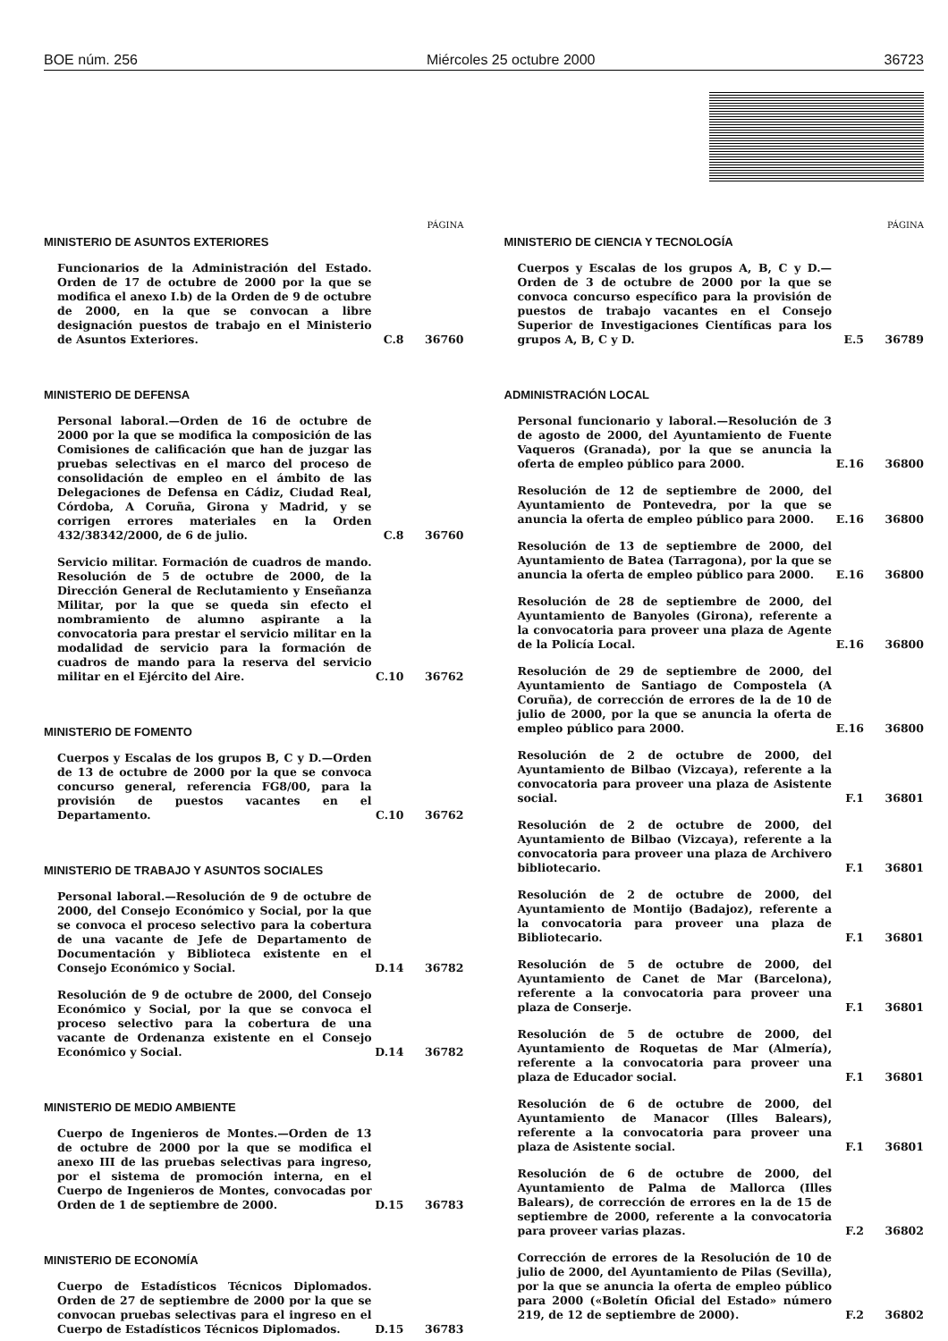BOE núm. 256 Miércoles 25 octubre 2000 36723
PÁGINA
MINISTERIO DE ASUNTOS EXTERIORES
Funcionarios de la Administración del Estado. Orden de 17 de octubre de 2000 por la que se modifica el anexo I.b) de la Orden de 9 de octubre de 2000, en la que se convocan a libre designación puestos de trabajo en el Ministerio de Asuntos Exteriores.
C.8 36760
MINISTERIO DE DEFENSA
Personal laboral.—Orden de 16 de octubre de 2000 por la que se modifica la composición de las Comisiones de calificación que han de juzgar las pruebas selectivas en el marco del proceso de consolidación de empleo en el ámbito de las Delegaciones de Defensa en Cádiz, Ciudad Real, Córdoba, A Coruña, Girona y Madrid, y se corrigen errores materiales en la Orden 432/38342/2000, de 6 de julio.
C.8 36760
Servicio militar. Formación de cuadros de mando. Resolución de 5 de octubre de 2000, de la Dirección General de Reclutamiento y Enseñanza Militar, por la que se queda sin efecto el nombramiento de alumno aspirante a la convocatoria para prestar el servicio militar en la modalidad de servicio para la formación de cuadros de mando para la reserva del servicio militar en el Ejército del Aire.
C.10 36762
MINISTERIO DE FOMENTO
Cuerpos y Escalas de los grupos B, C y D.—Orden de 13 de octubre de 2000 por la que se convoca concurso general, referencia FG8/00, para la provisión de puestos vacantes en el Departamento.
C.10 36762
MINISTERIO DE TRABAJO Y ASUNTOS SOCIALES
Personal laboral.—Resolución de 9 de octubre de 2000, del Consejo Económico y Social, por la que se convoca el proceso selectivo para la cobertura de una vacante de Jefe de Departamento de Documentación y Biblioteca existente en el Consejo Económico y Social.
D.14 36782
Resolución de 9 de octubre de 2000, del Consejo Económico y Social, por la que se convoca el proceso selectivo para la cobertura de una vacante de Ordenanza existente en el Consejo Económico y Social.
D.14 36782
MINISTERIO DE MEDIO AMBIENTE
Cuerpo de Ingenieros de Montes.—Orden de 13 de octubre de 2000 por la que se modifica el anexo III de las pruebas selectivas para ingreso, por el sistema de promoción interna, en el Cuerpo de Ingenieros de Montes, convocadas por Orden de 1 de septiembre de 2000.
D.15 36783
MINISTERIO DE ECONOMÍA
Cuerpo de Estadísticos Técnicos Diplomados. Orden de 27 de septiembre de 2000 por la que se convocan pruebas selectivas para el ingreso en el Cuerpo de Estadísticos Técnicos Diplomados.
D.15 36783
PÁGINA
MINISTERIO DE CIENCIA Y TECNOLOGÍA
Cuerpos y Escalas de los grupos A, B, C y D.—Orden de 3 de octubre de 2000 por la que se convoca concurso específico para la provisión de puestos de trabajo vacantes en el Consejo Superior de Investigaciones Científicas para los grupos A, B, C y D.
E.5 36789
ADMINISTRACIÓN LOCAL
Personal funcionario y laboral.—Resolución de 3 de agosto de 2000, del Ayuntamiento de Fuente Vaqueros (Granada), por la que se anuncia la oferta de empleo público para 2000.
E.16 36800
Resolución de 12 de septiembre de 2000, del Ayuntamiento de Pontevedra, por la que se anuncia la oferta de empleo público para 2000.
E.16 36800
Resolución de 13 de septiembre de 2000, del Ayuntamiento de Batea (Tarragona), por la que se anuncia la oferta de empleo público para 2000.
E.16 36800
Resolución de 28 de septiembre de 2000, del Ayuntamiento de Banyoles (Girona), referente a la convocatoria para proveer una plaza de Agente de la Policía Local.
E.16 36800
Resolución de 29 de septiembre de 2000, del Ayuntamiento de Santiago de Compostela (A Coruña), de corrección de errores de la de 10 de julio de 2000, por la que se anuncia la oferta de empleo público para 2000.
E.16 36800
Resolución de 2 de octubre de 2000, del Ayuntamiento de Bilbao (Vizcaya), referente a la convocatoria para proveer una plaza de Asistente social.
F.1 36801
Resolución de 2 de octubre de 2000, del Ayuntamiento de Bilbao (Vizcaya), referente a la convocatoria para proveer una plaza de Archivero bibliotecario.
F.1 36801
Resolución de 2 de octubre de 2000, del Ayuntamiento de Montijo (Badajoz), referente a la convocatoria para proveer una plaza de Bibliotecario.
F.1 36801
Resolución de 5 de octubre de 2000, del Ayuntamiento de Canet de Mar (Barcelona), referente a la convocatoria para proveer una plaza de Conserje.
F.1 36801
Resolución de 5 de octubre de 2000, del Ayuntamiento de Roquetas de Mar (Almería), referente a la convocatoria para proveer una plaza de Educador social.
F.1 36801
Resolución de 6 de octubre de 2000, del Ayuntamiento de Manacor (Illes Balears), referente a la convocatoria para proveer una plaza de Asistente social.
F.1 36801
Resolución de 6 de octubre de 2000, del Ayuntamiento de Palma de Mallorca (Illes Balears), de corrección de errores en la de 15 de septiembre de 2000, referente a la convocatoria para proveer varias plazas.
F.2 36802
Corrección de errores de la Resolución de 10 de julio de 2000, del Ayuntamiento de Pilas (Sevilla), por la que se anuncia la oferta de empleo público para 2000 («Boletín Oficial del Estado» número 219, de 12 de septiembre de 2000).
F.2 36802